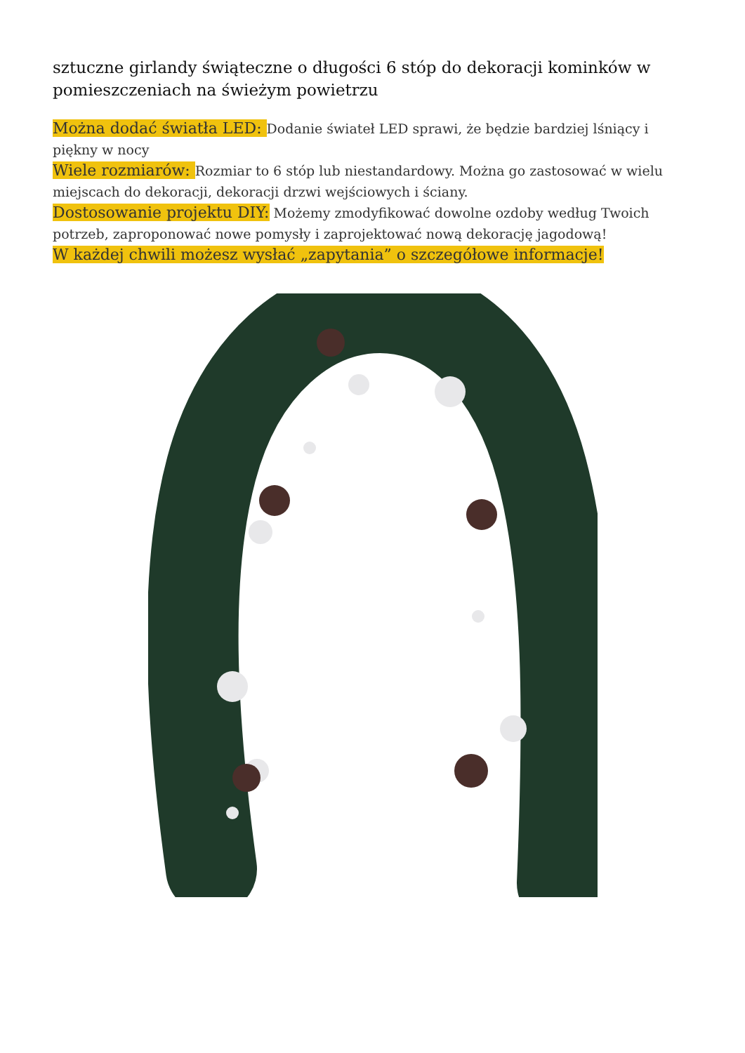sztuczne girlandy świąteczne o długości 6 stóp do dekoracji kominków w pomieszczeniach na świeżym powietrzu
Można dodać światła LED: Dodanie świateł LED sprawi, że będzie bardziej lśniący i piękny w nocy
Wiele rozmiarów: Rozmiar to 6 stóp lub niestandardowy. Można go zastosować w wielu miejscach do dekoracji, dekoracji drzwi wejściowych i ściany.
Dostosowanie projektu DIY: Możemy zmodyfikować dowolne ozdoby według Twoich potrzeb, zaproponować nowe pomysły i zaprojektować nową dekorację jagodową!
W każdej chwili możesz wysłać „zapytania” o szczegółowe informacje!